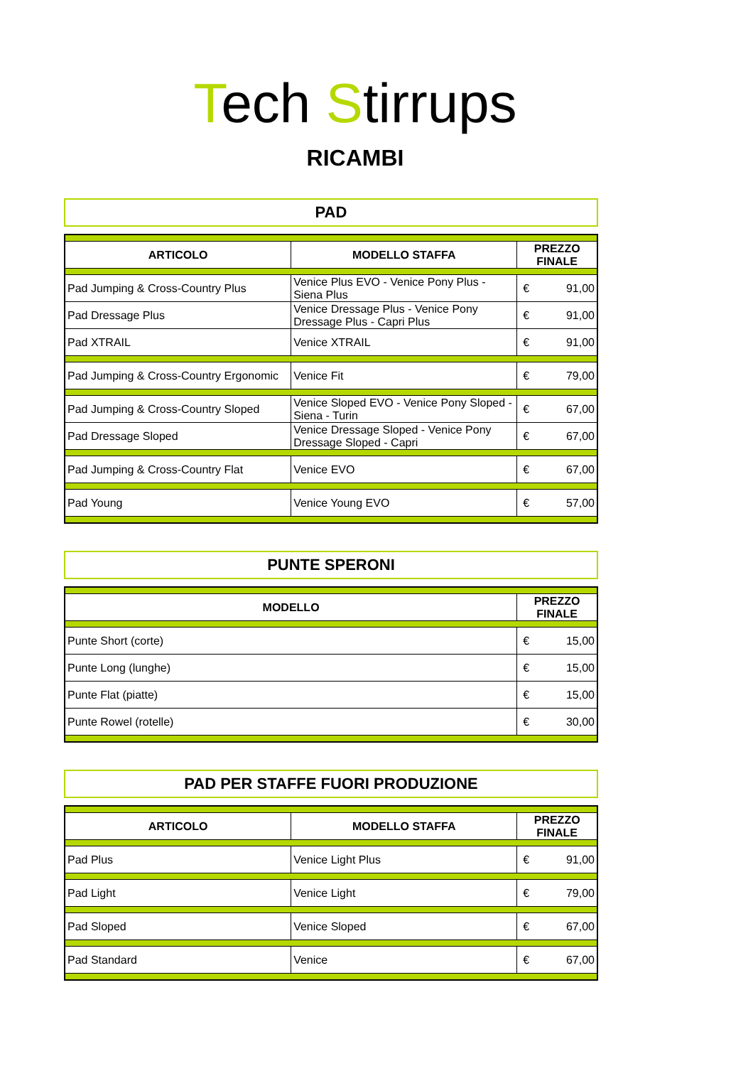Tech Stirrups
RICAMBI
PAD
| ARTICOLO | MODELLO STAFFA | PREZZO FINALE | |
| --- | --- | --- | --- |
| Pad Jumping & Cross-Country Plus | Venice Plus EVO - Venice Pony Plus - Siena Plus | € | 91,00 |
| Pad Dressage Plus | Venice Dressage Plus - Venice Pony Dressage Plus - Capri Plus | € | 91,00 |
| Pad XTRAIL | Venice XTRAIL | € | 91,00 |
| Pad Jumping & Cross-Country Ergonomic | Venice Fit | € | 79,00 |
| Pad Jumping & Cross-Country Sloped | Venice Sloped EVO - Venice Pony Sloped - Siena - Turin | € | 67,00 |
| Pad Dressage Sloped | Venice Dressage Sloped - Venice Pony Dressage Sloped - Capri | € | 67,00 |
| Pad Jumping & Cross-Country Flat | Venice EVO | € | 67,00 |
| Pad Young | Venice Young EVO | € | 57,00 |
PUNTE SPERONI
| MODELLO | PREZZO FINALE | |
| --- | --- | --- |
| Punte Short (corte) | € | 15,00 |
| Punte Long (lunghe) | € | 15,00 |
| Punte Flat (piatte) | € | 15,00 |
| Punte Rowel (rotelle) | € | 30,00 |
PAD PER STAFFE FUORI PRODUZIONE
| ARTICOLO | MODELLO STAFFA | PREZZO FINALE | |
| --- | --- | --- | --- |
| Pad Plus | Venice Light Plus | € | 91,00 |
| Pad Light | Venice Light | € | 79,00 |
| Pad Sloped | Venice Sloped | € | 67,00 |
| Pad Standard | Venice | € | 67,00 |